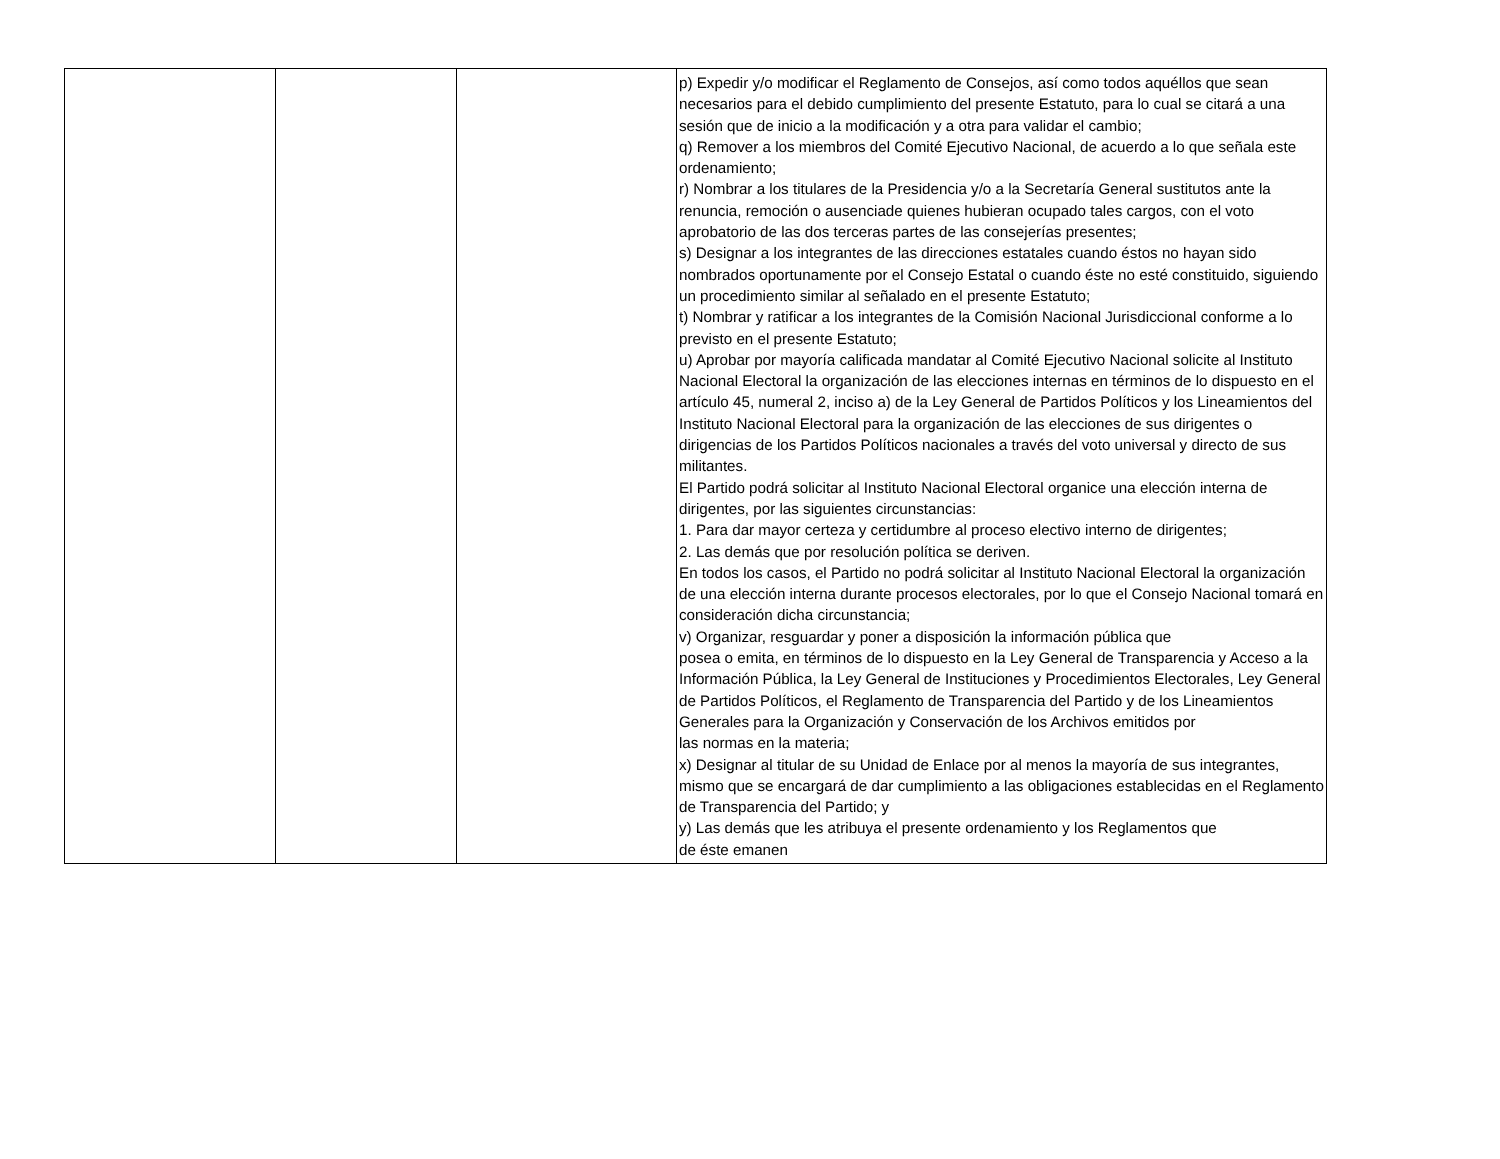| | | | p) Expedir y/o modificar el Reglamento de Consejos, así como todos aquéllos que sean necesarios para el debido cumplimiento del presente Estatuto, para lo cual se citará a una sesión que de inicio a la modificación y a otra para validar el cambio; q) Remover a los miembros del Comité Ejecutivo Nacional, de acuerdo a lo que señala este ordenamiento; r) Nombrar a los titulares de la Presidencia y/o a la Secretaría General sustitutos ante la renuncia, remoción o ausenciade quienes hubieran ocupado tales cargos, con el voto aprobatorio de las dos terceras partes de las consejerías presentes; s) Designar a los integrantes de las direcciones estatales cuando éstos no hayan sido nombrados oportunamente por el Consejo Estatal o cuando éste no esté constituido, siguiendo un procedimiento similar al señalado en el presente Estatuto; t) Nombrar y ratificar a los integrantes de la Comisión Nacional Jurisdiccional conforme a lo previsto en el presente Estatuto; u) Aprobar por mayoría calificada mandatar al Comité Ejecutivo Nacional solicite al Instituto Nacional Electoral la organización de las elecciones internas en términos de lo dispuesto en el artículo 45, numeral 2, inciso a) de la Ley General de Partidos Políticos y los Lineamientos del Instituto Nacional Electoral para la organización de las elecciones de sus dirigentes o dirigencias de los Partidos Políticos nacionales a través del voto universal y directo de sus militantes. El Partido podrá solicitar al Instituto Nacional Electoral organice una elección interna de dirigentes, por las siguientes circunstancias: 1. Para dar mayor certeza y certidumbre al proceso electivo interno de dirigentes; 2. Las demás que por resolución política se deriven. En todos los casos, el Partido no podrá solicitar al Instituto Nacional Electoral la organización de una elección interna durante procesos electorales, por lo que el Consejo Nacional tomará en consideración dicha circunstancia; v) Organizar, resguardar y poner a disposición la información pública que posea o emita, en términos de lo dispuesto en la Ley General de Transparencia y Acceso a la Información Pública, la Ley General de Instituciones y Procedimientos Electorales, Ley General de Partidos Políticos, el Reglamento de Transparencia del Partido y de los Lineamientos Generales para la Organización y Conservación de los Archivos emitidos por las normas en la materia; x) Designar al titular de su Unidad de Enlace por al menos la mayoría de sus integrantes, mismo que se encargará de dar cumplimiento a las obligaciones establecidas en el Reglamento de Transparencia del Partido; y y) Las demás que les atribuya el presente ordenamiento y los Reglamentos que de éste emanen |